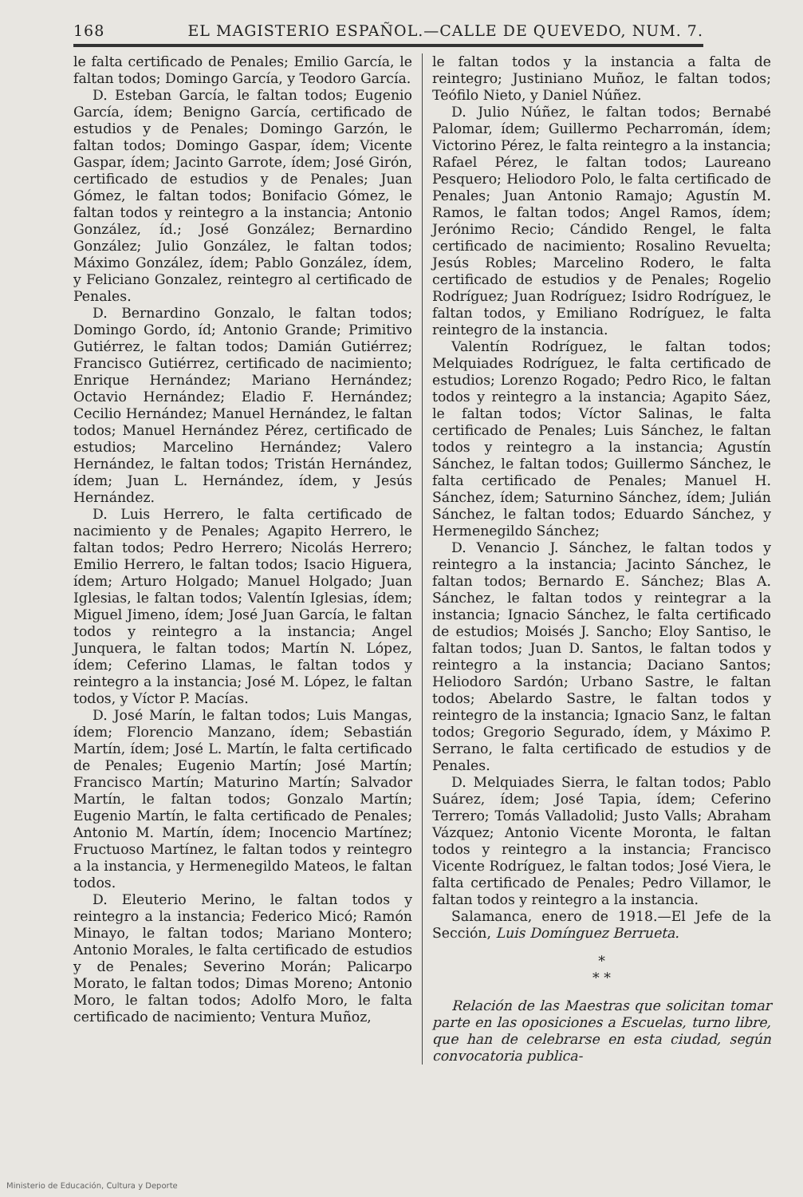168 EL MAGISTERIO ESPAÑOL.—CALLE DE QUEVEDO, NUM. 7.
le falta certificado de Penales; Emilio García, le faltan todos; Domingo García, y Teodoro García.
D. Esteban García, le faltan todos; Eugenio García, ídem; Benigno García, certificado de estudios y de Penales; Domingo Garzón, le faltan todos; Domingo Gaspar, ídem; Vicente Gaspar, ídem; Jacinto Garrote, ídem; José Girón, certificado de estudios y de Penales; Juan Gómez, le faltan todos; Bonifacio Gómez, le faltan todos y reintegro a la instancia; Antonio González, íd.; José González; Bernardino González; Julio González, le faltan todos; Máximo González, ídem; Pablo González, ídem, y Feliciano Gonzalez, reintegro al certificado de Penales.
D. Bernardino Gonzalo, le faltan todos; Domingo Gordo, íd; Antonio Grande; Primitivo Gutiérrez, le faltan todos; Damián Gutiérrez; Francisco Gutiérrez, certificado de nacimiento; Enrique Hernández; Mariano Hernández; Octavio Hernández; Eladio F. Hernández; Cecilio Hernández; Manuel Hernández, le faltan todos; Manuel Hernández Pérez, certificado de estudios; Marcelino Hernández; Valero Hernández, le faltan todos; Tristán Hernández, ídem; Juan L. Hernández, ídem, y Jesús Hernández.
D. Luis Herrero, le falta certificado de nacimiento y de Penales; Agapito Herrero, le faltan todos; Pedro Herrero; Nicolás Herrero; Emilio Herrero, le faltan todos; Isacio Higuera, ídem; Arturo Holgado; Manuel Holgado; Juan Iglesias, le faltan todos; Valentín Iglesias, ídem; Miguel Jimeno, ídem; José Juan García, le faltan todos y reintegro a la instancia; Angel Junquera, le faltan todos; Martín N. López, ídem; Ceferino Llamas, le faltan todos y reintegro a la instancia; José M. López, le faltan todos, y Víctor P. Macías.
D. José Marín, le faltan todos; Luis Mangas, ídem; Florencio Manzano, ídem; Sebastián Martín, ídem; José L. Martín, le falta certificado de Penales; Eugenio Martín; José Martín; Francisco Martín; Maturino Martín; Salvador Martín, le faltan todos; Gonzalo Martín; Eugenio Martín, le falta certificado de Penales; Antonio M. Martín, ídem; Inocencio Martínez; Fructuoso Martínez, le faltan todos y reintegro a la instancia, y Hermenegildo Mateos, le faltan todos.
D. Eleuterio Merino, le faltan todos y reintegro a la instancia; Federico Micó; Ramón Minayo, le faltan todos; Mariano Montero; Antonio Morales, le falta certificado de estudios y de Penales; Severino Morán; Palicarpo Morato, le faltan todos; Dimas Moreno; Antonio Moro, le faltan todos; Adolfo Moro, le falta certificado de nacimiento; Ventura Muñoz,
le faltan todos y la instancia a falta de reintegro; Justiniano Muñoz, le faltan todos; Teófilo Nieto, y Daniel Núñez.
D. Julio Núñez, le faltan todos; Bernabé Palomar, ídem; Guillermo Pecharromán, ídem; Victorino Pérez, le falta reintegro a la instancia; Rafael Pérez, le faltan todos; Laureano Pesquero; Heliodoro Polo, le falta certificado de Penales; Juan Antonio Ramajo; Agustín M. Ramos, le faltan todos; Angel Ramos, ídem; Jerónimo Recio; Cándido Rengel, le falta certificado de nacimiento; Rosalino Revuelta; Jesús Robles; Marcelino Rodero, le falta certificado de estudios y de Penales; Rogelio Rodríguez; Juan Rodríguez; Isidro Rodríguez, le faltan todos, y Emiliano Rodríguez, le falta reintegro de la instancia.
Valentín Rodríguez, le faltan todos; Melquiades Rodríguez, le falta certificado de estudios; Lorenzo Rogado; Pedro Rico, le faltan todos y reintegro a la instancia; Agapito Sáez, le faltan todos; Víctor Salinas, le falta certificado de Penales; Luis Sánchez, le faltan todos y reintegro a la instancia; Agustín Sánchez, le faltan todos; Guillermo Sánchez, le falta certificado de Penales; Manuel H. Sánchez, ídem; Saturnino Sánchez, ídem; Julián Sánchez, le faltan todos; Eduardo Sánchez, y Hermenegildo Sánchez;
D. Venancio J. Sánchez, le faltan todos y reintegro a la instancia; Jacinto Sánchez, le faltan todos; Bernardo E. Sánchez; Blas A. Sánchez, le faltan todos y reintegrar a la instancia; Ignacio Sánchez, le falta certificado de estudios; Moisés J. Sancho; Eloy Santiso, le faltan todos; Juan D. Santos, le faltan todos y reintegro a la instancia; Daciano Santos; Heliodoro Sardón; Urbano Sastre, le faltan todos; Abelardo Sastre, le faltan todos y reintegro de la instancia; Ignacio Sanz, le faltan todos; Gregorio Segurado, ídem, y Máximo P. Serrano, le falta certificado de estudios y de Penales.
D. Melquiades Sierra, le faltan todos; Pablo Suárez, ídem; José Tapia, ídem; Ceferino Terrero; Tomás Valladolid; Justo Valls; Abraham Vázquez; Antonio Vicente Moronta, le faltan todos y reintegro a la instancia; Francisco Vicente Rodríguez, le faltan todos; José Viera, le falta certificado de Penales; Pedro Villamor, le faltan todos y reintegro a la instancia.
Salamanca, enero de 1918.—El Jefe de la Sección, Luis Domínguez Berrueta.
*
* *
Relación de las Maestras que solicitan tomar parte en las oposiciones a Escuelas, turno libre, que han de celebrarse en esta ciudad, según convocatoria publica-
Ministerio de Educación, Cultura y Deporte